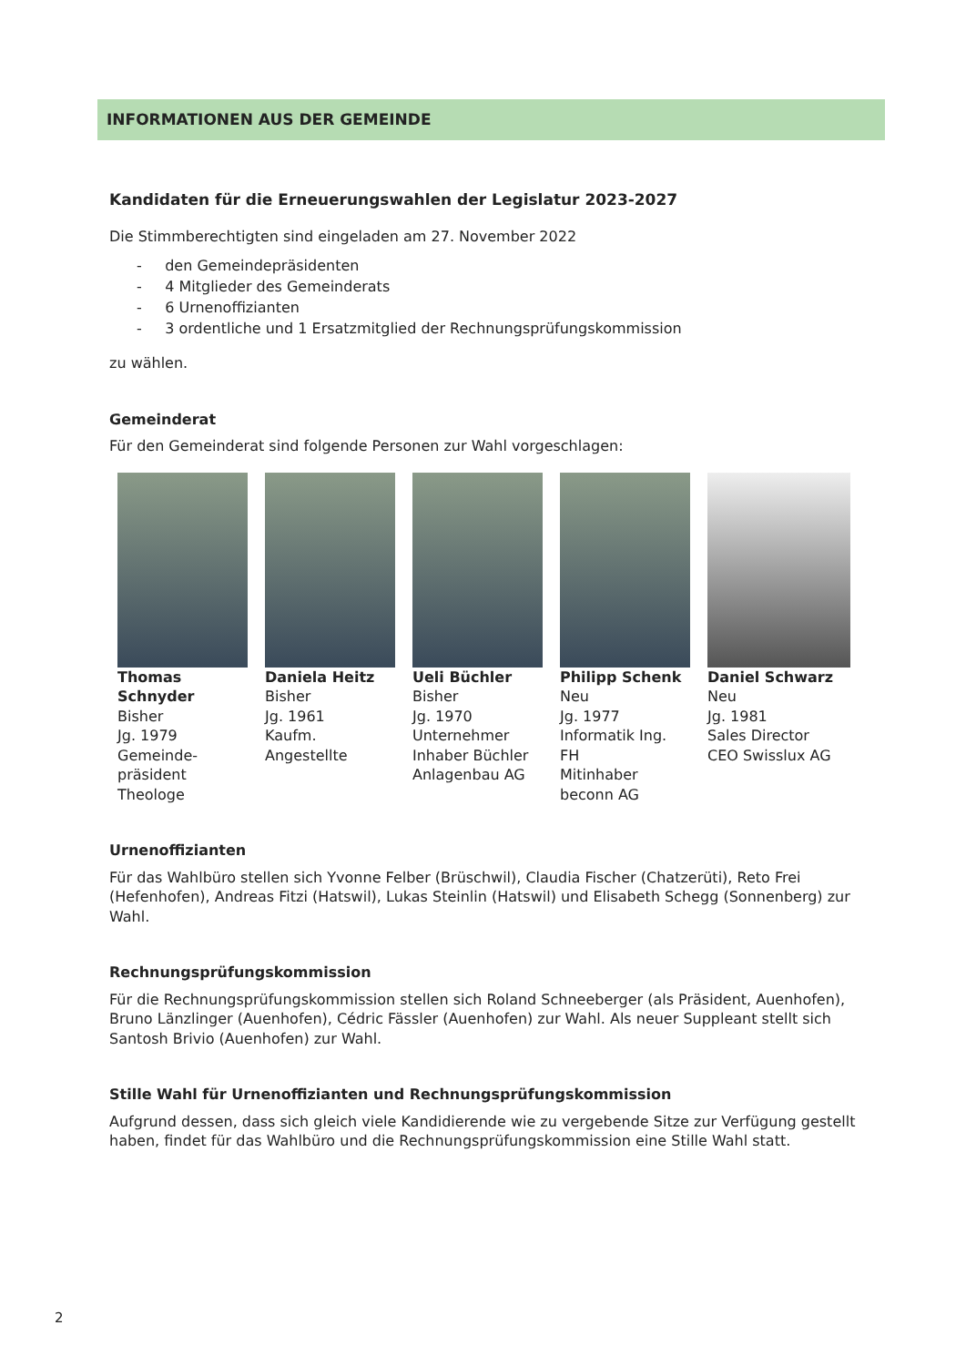INFORMATIONEN AUS DER GEMEINDE
Kandidaten für die Erneuerungswahlen der Legislatur 2023-2027
Die Stimmberechtigten sind eingeladen am 27. November 2022
- den Gemeindepräsidenten
- 4 Mitglieder des Gemeinderats
- 6 Urnenoffizianten
- 3 ordentliche und 1 Ersatzmitglied der Rechnungsprüfungskommission
zu wählen.
Gemeinderat
Für den Gemeinderat sind folgende Personen zur Wahl vorgeschlagen:
Thomas Schnyder
Bisher
Jg. 1979
Gemeinde-
präsident
Theologe
Daniela Heitz
Bisher
Jg. 1961
Kaufm.
Angestellte
Ueli Büchler
Bisher
Jg. 1970
Unternehmer
Inhaber Büchler
Anlagenbau AG
Philipp Schenk
Neu
Jg. 1977
Informatik Ing. FH
Mitinhaber
beconn AG
Daniel Schwarz
Neu
Jg. 1981
Sales Director
CEO Swisslux AG
Urnenoffizianten
Für das Wahlbüro stellen sich Yvonne Felber (Brüschwil), Claudia Fischer (Chatzerüti), Reto Frei (Hefenhofen), Andreas Fitzi (Hatswil), Lukas Steinlin (Hatswil) und Elisabeth Schegg (Sonnenberg) zur Wahl.
Rechnungsprüfungskommission
Für die Rechnungsprüfungskommission stellen sich Roland Schneeberger (als Präsident, Auenhofen), Bruno Länzlinger (Auenhofen), Cédric Fässler (Auenhofen) zur Wahl. Als neuer Suppleant stellt sich Santosh Brivio (Auenhofen) zur Wahl.
Stille Wahl für Urnenoffizianten und Rechnungsprüfungskommission
Aufgrund dessen, dass sich gleich viele Kandidierende wie zu vergebende Sitze zur Verfügung gestellt haben, findet für das Wahlbüro und die Rechnungsprüfungskommission eine Stille Wahl statt.
2